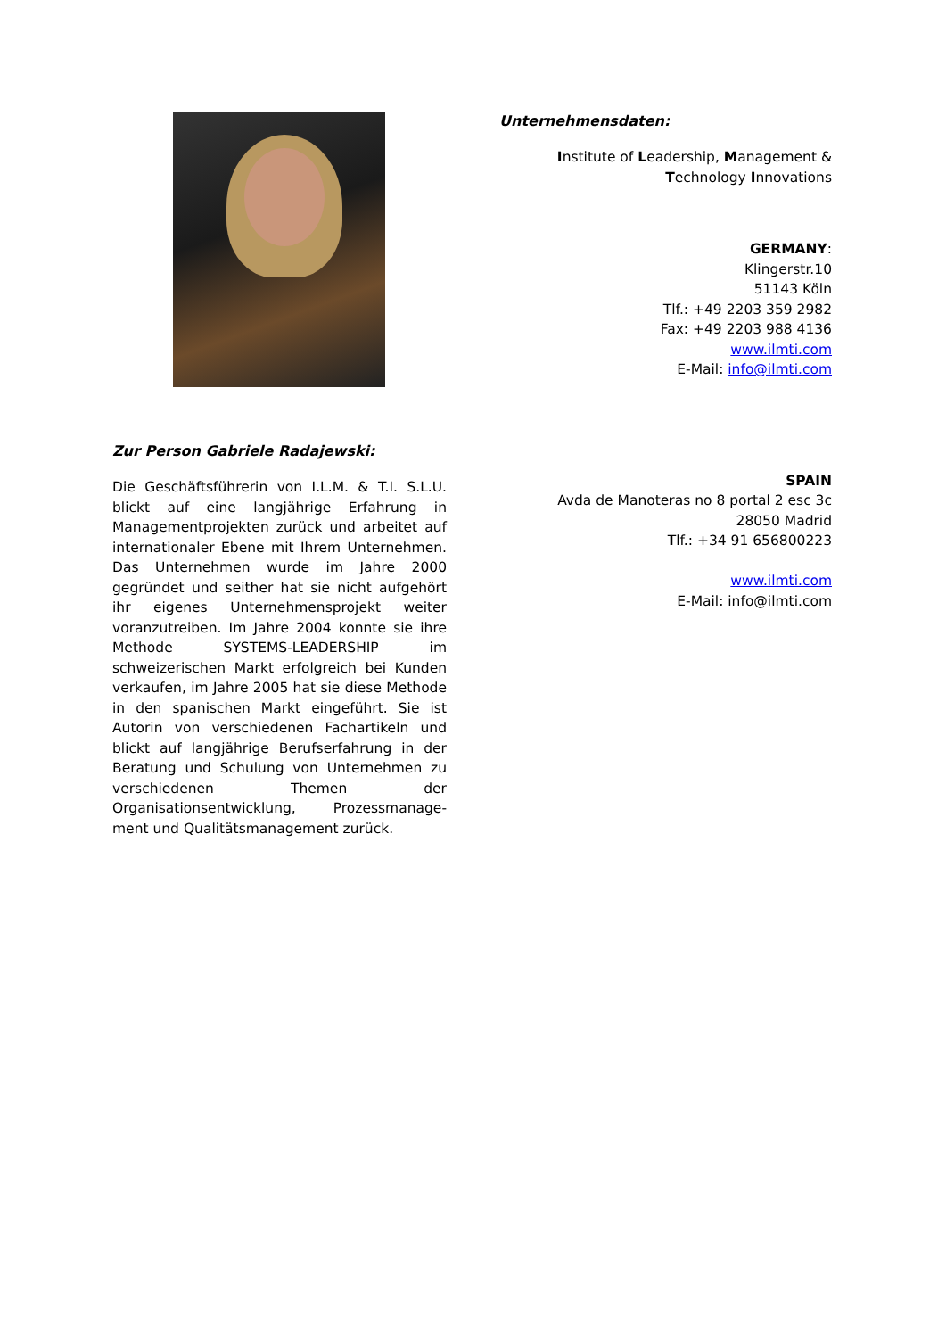Zur Person Gabriele Radajewski:
Die Geschäftsführerin von I.L.M. & T.I. S.L.U. blickt auf eine langjährige Erfahrung in Managementprojekten zurück und arbeitet auf internationaler Ebene mit Ihrem Unternehmen. Das Unternehmen wurde im Jahre 2000 gegründet und seither hat sie nicht aufgehört ihr eigenes Unternehmensprojekt weiter voranzutreiben. Im Jahre 2004 konnte sie ihre Methode SYSTEMS-LEADERSHIP im schweizerischen Markt erfolgreich bei Kunden verkaufen, im Jahre 2005 hat sie diese Methode in den spanischen Markt eingeführt. Sie ist Autorin von verschiedenen Fachartikeln und blickt auf langjährige Berufserfahrung in der Beratung und Schulung von Unternehmen zu verschiedenen Themen der Organisationsentwicklung, Prozessmanage-ment und Qualitätsmanagement zurück.
Unternehmensdaten:
Institute of Leadership, Management &
Technology Innovations
GERMANY:
Klingerstr.10
51143 Köln
Tlf.: +49 2203 359 2982
Fax: +49 2203 988 4136
www.ilmti.com
E-Mail: info@ilmti.com
SPAIN
Avda de Manoteras no 8 portal 2 esc 3c
28050 Madrid
Tlf.: +34 91 656800223
www.ilmti.com
E-Mail: info@ilmti.com